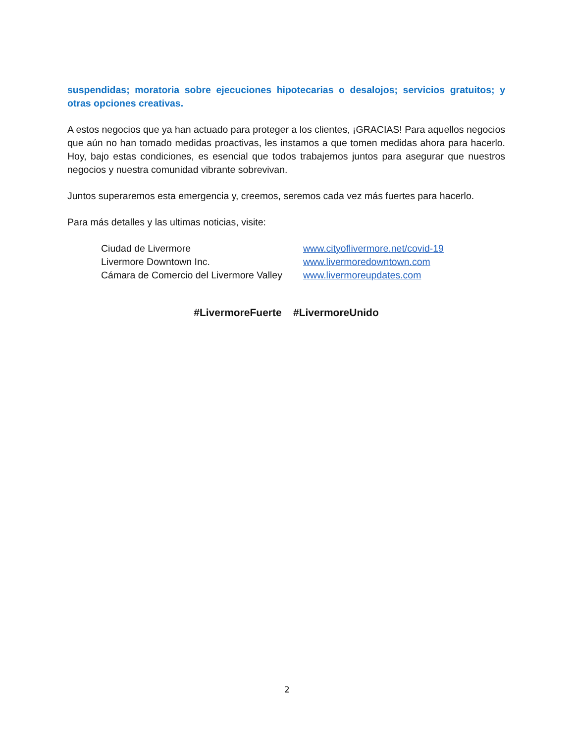suspendidas; moratoria sobre ejecuciones hipotecarias o desalojos; servicios gratuitos; y otras opciones creativas.
A estos negocios que ya han actuado para proteger a los clientes, ¡GRACIAS! Para aquellos negocios que aún no han tomado medidas proactivas, les instamos a que tomen medidas ahora para hacerlo. Hoy, bajo estas condiciones, es esencial que todos trabajemos juntos para asegurar que nuestros negocios y nuestra comunidad vibrante sobrevivan.
Juntos superaremos esta emergencia y, creemos, seremos cada vez más fuertes para hacerlo.
Para más detalles y las ultimas noticias, visite:
Ciudad de Livermore www.cityoflivermore.net/covid-19
Livermore Downtown Inc. www.livermoredowntown.com
Cámara de Comercio del Livermore Valley www.livermoreupdates.com
#LivermoreFuerte #LivermoreUnido
2